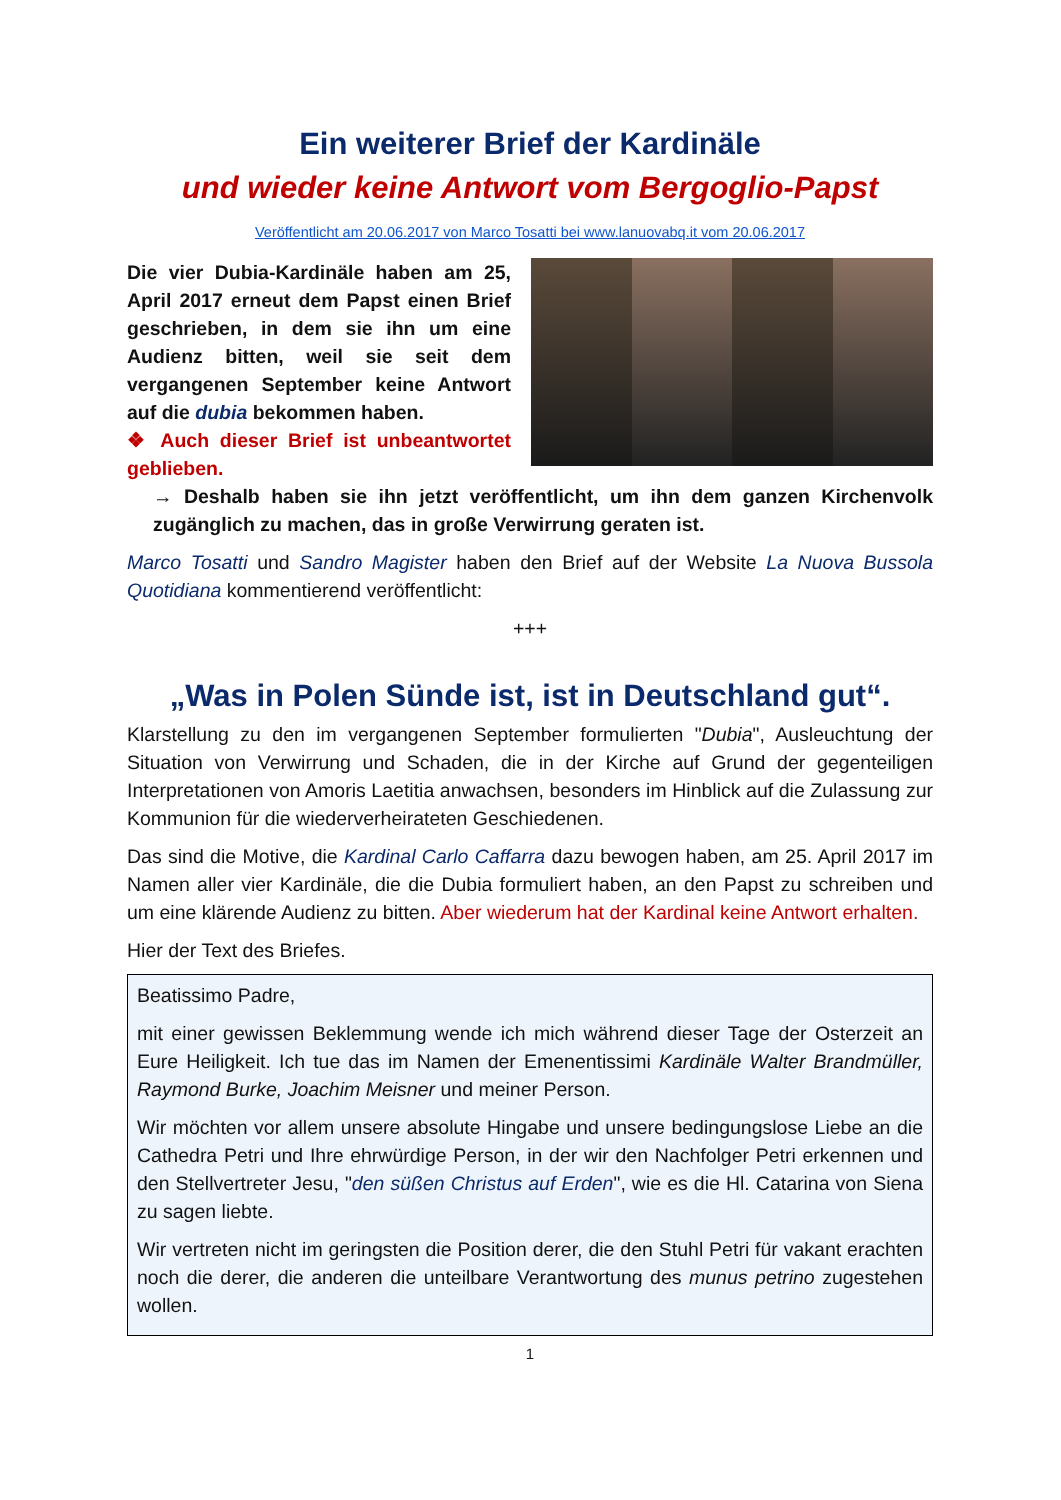Ein weiterer Brief der Kardinäle
und wieder keine Antwort vom Bergoglio-Papst
Veröffentlicht am 20.06.2017 von Marco Tosatti bei www.lanuovabq.it vom 20.06.2017
Die vier Dubia-Kardinäle haben am 25, April 2017 erneut dem Papst einen Brief geschrieben, in dem sie ihn um eine Audienz bitten, weil sie seit dem vergangenen September keine Antwort auf die dubia bekommen haben.
❖ Auch dieser Brief ist unbeantwortet geblieben.
→ Deshalb haben sie ihn jetzt veröffentlicht, um ihn dem ganzen Kirchenvolk zugänglich zu machen, das in große Verwirrung geraten ist.
Marco Tosatti und Sandro Magister haben den Brief auf der Website La Nuova Bussola Quotidiana kommentierend veröffentlicht:
+++
„Was in Polen Sünde ist, ist in Deutschland gut“.
Klarstellung zu den im vergangenen September formulierten "Dubia", Ausleuchtung der Situation von Verwirrung und Schaden, die in der Kirche auf Grund der gegenteiligen Interpretationen von Amoris Laetitia anwachsen, besonders im Hinblick auf die Zulassung zur Kommunion für die wiederverheirateten Geschiedenen.
Das sind die Motive, die Kardinal Carlo Caffarra dazu bewogen haben, am 25. April 2017 im Namen aller vier Kardinäle, die die Dubia formuliert haben, an den Papst zu schreiben und um eine klärende Audienz zu bitten. Aber wiederum hat der Kardinal keine Antwort erhalten.
Hier der Text des Briefes.
Beatissimo Padre,
mit einer gewissen Beklemmung wende ich mich während dieser Tage der Osterzeit an Eure Heiligkeit. Ich tue das im Namen der Emenentissimi Kardinäle Walter Brandmüller, Raymond Burke, Joachim Meisner und meiner Person.
Wir möchten vor allem unsere absolute Hingabe und unsere bedingungslose Liebe an die Cathedra Petri und Ihre ehrwürdige Person, in der wir den Nachfolger Petri erkennen und den Stellvertreter Jesu, "den süßen Christus auf Erden", wie es die Hl. Catarina von Siena zu sagen liebte.
Wir vertreten nicht im geringsten die Position derer, die den Stuhl Petri für vakant erachten noch die derer, die anderen die unteilbare Verantwortung des munus petrino zugestehen wollen.
1